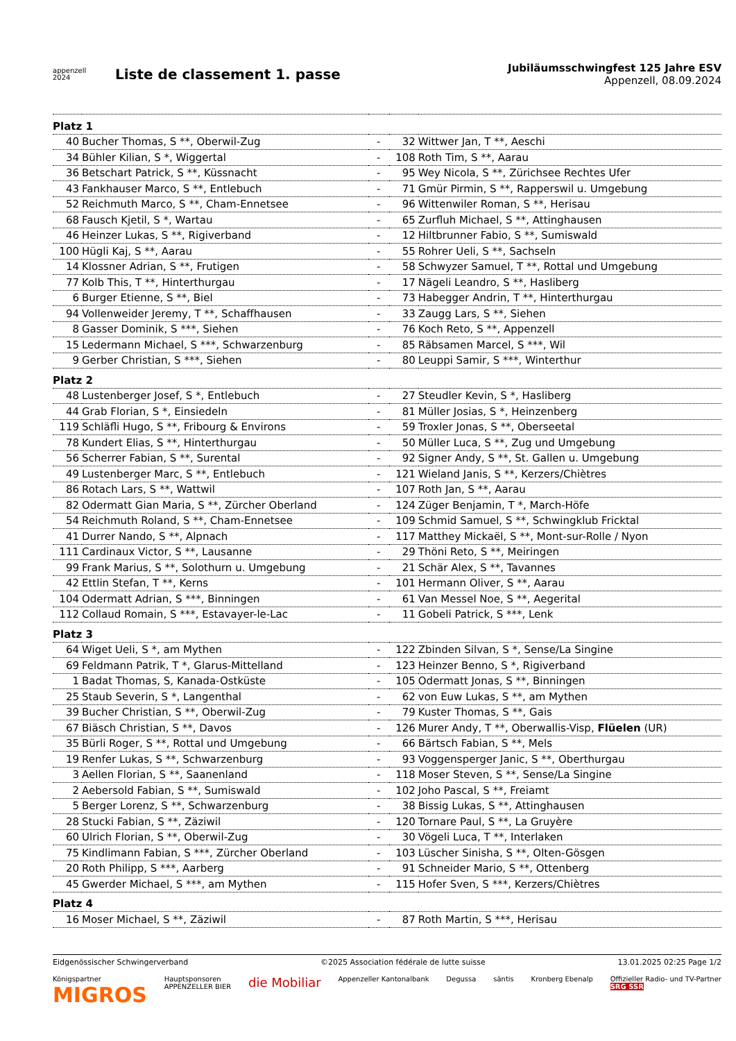appenzell
2024
Liste de classement 1. passe
Jubiläumsschwingfest 125 Jahre ESV
Appenzell, 08.09.2024
| Platz 1 | | | | |
| 40 | Bucher Thomas, S **, Oberwil-Zug | - | 32 | Wittwer Jan, T **, Aeschi |
| 34 | Bühler Kilian, S *, Wiggertal | - | 108 | Roth Tim, S **, Aarau |
| 36 | Betschart Patrick, S **, Küssnacht | - | 95 | Wey Nicola, S **, Zürichsee Rechtes Ufer |
| 43 | Fankhauser Marco, S **, Entlebuch | - | 71 | Gmür Pirmin, S **, Rapperswil u. Umgebung |
| 52 | Reichmuth Marco, S **, Cham-Ennetsee | - | 96 | Wittenwiler Roman, S **, Herisau |
| 68 | Fausch Kjetil, S *, Wartau | - | 65 | Zurfluh Michael, S **, Attinghausen |
| 46 | Heinzer Lukas, S **, Rigiverband | - | 12 | Hiltbrunner Fabio, S **, Sumiswald |
| 100 | Hügli Kaj, S **, Aarau | - | 55 | Rohrer Ueli, S **, Sachseln |
| 14 | Klossner Adrian, S **, Frutigen | - | 58 | Schwyzer Samuel, T **, Rottal und Umgebung |
| 77 | Kolb This, T **, Hinterthurgau | - | 17 | Nägeli Leandro, S **, Hasliberg |
| 6 | Burger Etienne, S **, Biel | - | 73 | Habegger Andrin, T **, Hinterthurgau |
| 94 | Vollenweider Jeremy, T **, Schaffhausen | - | 33 | Zaugg Lars, S **, Siehen |
| 8 | Gasser Dominik, S ***, Siehen | - | 76 | Koch Reto, S **, Appenzell |
| 15 | Ledermann Michael, S ***, Schwarzenburg | - | 85 | Räbsamen Marcel, S ***, Wil |
| 9 | Gerber Christian, S ***, Siehen | - | 80 | Leuppi Samir, S ***, Winterthur |
| Platz 2 | | | | |
| 48 | Lustenberger Josef, S *, Entlebuch | - | 27 | Steudler Kevin, S *, Hasliberg |
| 44 | Grab Florian, S *, Einsiedeln | - | 81 | Müller Josias, S *, Heinzenberg |
| 119 | Schläfli Hugo, S **, Fribourg & Environs | - | 59 | Troxler Jonas, S **, Oberseetal |
| 78 | Kundert Elias, S **, Hinterthurgau | - | 50 | Müller Luca, S **, Zug und Umgebung |
| 56 | Scherrer Fabian, S **, Surental | - | 92 | Signer Andy, S **, St. Gallen u. Umgebung |
| 49 | Lustenberger Marc, S **, Entlebuch | - | 121 | Wieland Janis, S **, Kerzers/Chiètres |
| 86 | Rotach Lars, S **, Wattwil | - | 107 | Roth Jan, S **, Aarau |
| 82 | Odermatt Gian Maria, S **, Zürcher Oberland | - | 124 | Züger Benjamin, T *, March-Höfe |
| 54 | Reichmuth Roland, S **, Cham-Ennetsee | - | 109 | Schmid Samuel, S **, Schwingklub Fricktal |
| 41 | Durrer Nando, S **, Alpnach | - | 117 | Matthey Mickaël, S **, Mont-sur-Rolle / Nyon |
| 111 | Cardinaux Victor, S **, Lausanne | - | 29 | Thöni Reto, S **, Meiringen |
| 99 | Frank Marius, S **, Solothurn u. Umgebung | - | 21 | Schär Alex, S **, Tavannes |
| 42 | Ettlin Stefan, T **, Kerns | - | 101 | Hermann Oliver, S **, Aarau |
| 104 | Odermatt Adrian, S ***, Binningen | - | 61 | Van Messel Noe, S **, Aegerital |
| 112 | Collaud Romain, S ***, Estavayer-le-Lac | - | 11 | Gobeli Patrick, S ***, Lenk |
| Platz 3 | | | | |
| 64 | Wiget Ueli, S *, am Mythen | - | 122 | Zbinden Silvan, S *, Sense/La Singine |
| 69 | Feldmann Patrik, T *, Glarus-Mittelland | - | 123 | Heinzer Benno, S *, Rigiverband |
| 1 | Badat Thomas, S, Kanada-Ostküste | - | 105 | Odermatt Jonas, S **, Binningen |
| 25 | Staub Severin, S *, Langenthal | - | 62 | von Euw Lukas, S **, am Mythen |
| 39 | Bucher Christian, S **, Oberwil-Zug | - | 79 | Kuster Thomas, S **, Gais |
| 67 | Biäsch Christian, S **, Davos | - | 126 | Murer Andy, T **, Oberwallis-Visp, Flüelen (UR) |
| 35 | Bürli Roger, S **, Rottal und Umgebung | - | 66 | Bärtsch Fabian, S **, Mels |
| 19 | Renfer Lukas, S **, Schwarzenburg | - | 93 | Voggensperger Janic, S **, Oberthurgau |
| 3 | Aellen Florian, S **, Saanenland | - | 118 | Moser Steven, S **, Sense/La Singine |
| 2 | Aebersold Fabian, S **, Sumiswald | - | 102 | Joho Pascal, S **, Freiamt |
| 5 | Berger Lorenz, S **, Schwarzenburg | - | 38 | Bissig Lukas, S **, Attinghausen |
| 28 | Stucki Fabian, S **, Zäziwil | - | 120 | Tornare Paul, S **, La Gruyère |
| 60 | Ulrich Florian, S **, Oberwil-Zug | - | 30 | Vögeli Luca, T **, Interlaken |
| 75 | Kindlimann Fabian, S ***, Zürcher Oberland | - | 103 | Lüscher Sinisha, S **, Olten-Gösgen |
| 20 | Roth Philipp, S ***, Aarberg | - | 91 | Schneider Mario, S **, Ottenberg |
| 45 | Gwerder Michael, S ***, am Mythen | - | 115 | Hofer Sven, S ***, Kerzers/Chiètres |
| Platz 4 | | | | |
| 16 | Moser Michael, S **, Zäziwil | - | 87 | Roth Martin, S ***, Herisau |
Eidgenössischer Schwingerverband ©2025 Association fédérale de lutte suisse 13.01.2025 02:25 Page 1/2
Königspartner
MIGROS Hauptsponsoren
APPENZELLER BIER die Mobiliar Appenzeller Kantonalbank Degussa säntis Kronberg Ebenalp Offizieller Radio- und TV-Partner
SRG SSR